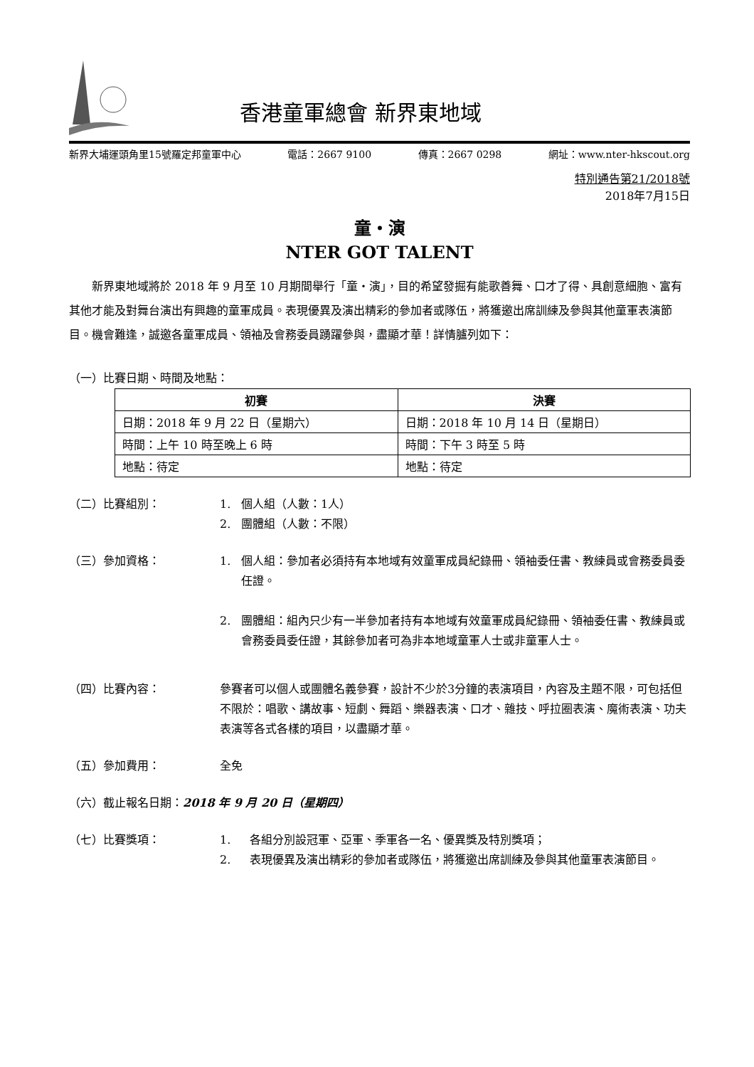香港童軍總會 新界東地域
新界大埔運頭角里15號羅定邦童軍中心 電話：2667 9100 傳真：2667 0298 網址：www.nter-hkscout.org
特別通告第21/2018號
2018年7月15日
童‧演
NTER GOT TALENT
新界東地域將於 2018 年 9 月至 10 月期間舉行「童‧演」，目的希望發掘有能歌善舞、口才了得、具創意細胞、富有其他才能及對舞台演出有興趣的童軍成員。表現優異及演出精彩的參加者或隊伍，將獲邀出席訓練及參與其他童軍表演節目。機會難逢，誠邀各童軍成員、領袖及會務委員踴躍參與，盡顯才華！詳情臚列如下：
（一）比賽日期、時間及地點：
| 初賽 | 決賽 |
| --- | --- |
| 日期：2018 年 9 月 22 日（星期六） | 日期：2018 年 10 月 14 日（星期日） |
| 時間：上午 10 時至晚上 6 時 | 時間：下午 3 時至 5 時 |
| 地點：待定 | 地點：待定 |
（二）比賽組別： 1. 個人組（人數：1人）
2. 團體組（人數：不限）
（三）參加資格： 1. 個人組：參加者必須持有本地域有效童軍成員紀錄冊、領袖委任書、教練員或會務委員委任證。
2. 團體組：組內只少有一半參加者持有本地域有效童軍成員紀錄冊、領袖委任書、教練員或會務委員委任證，其餘參加者可為非本地域童軍人士或非童軍人士。
（四）比賽內容： 參賽者可以個人或團體名義參賽，設計不少於3分鐘的表演項目，內容及主題不限，可包括但不限於：唱歌、講故事、短劇、舞蹈、樂器表演、口才、雜技、呼拉圈表演、魔術表演、功夫表演等各式各樣的項目，以盡顯才華。
（五）參加費用： 全免
（六）截止報名日期： 2018 年 9 月 20 日（星期四）
（七）比賽獎項： 1. 各組分別設冠軍、亞軍、季軍各一名、優異獎及特別獎項；
2. 表現優異及演出精彩的參加者或隊伍，將獲邀出席訓練及參與其他童軍表演節目。